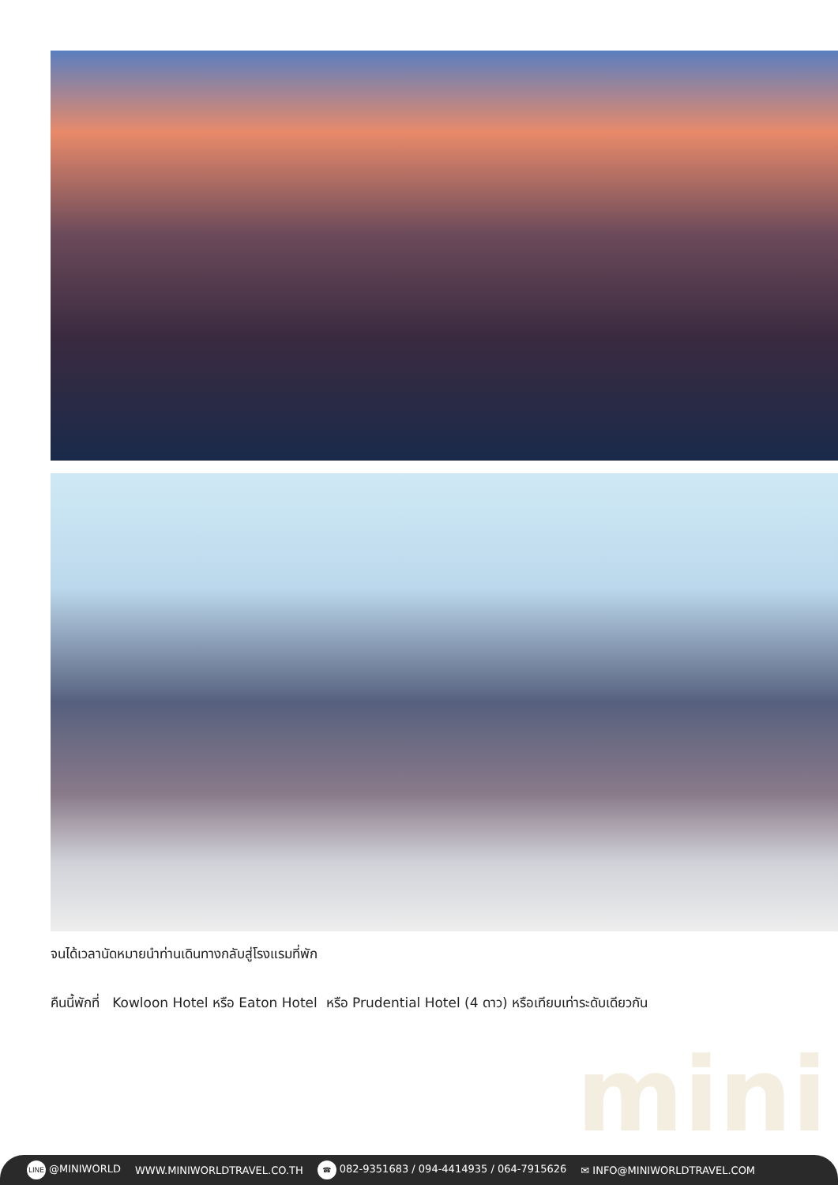จนได้เวลานัดหมายนำท่านเดินทางกลับสู่โรงแรมที่พัก
คืนนี้พักที่ Kowloon Hotel หรือ Eaton Hotel หรือ Prudential Hotel (4 ดาว) หรือเทียบเท่าระดับเดียวกัน
mini
LINE @MINIWORLD WWW.MINIWORLDTRAVEL.CO.TH ☎ 082-9351683 / 094-4414935 / 064-7915626 ✉ INFO@MINIWORLDTRAVEL.COM